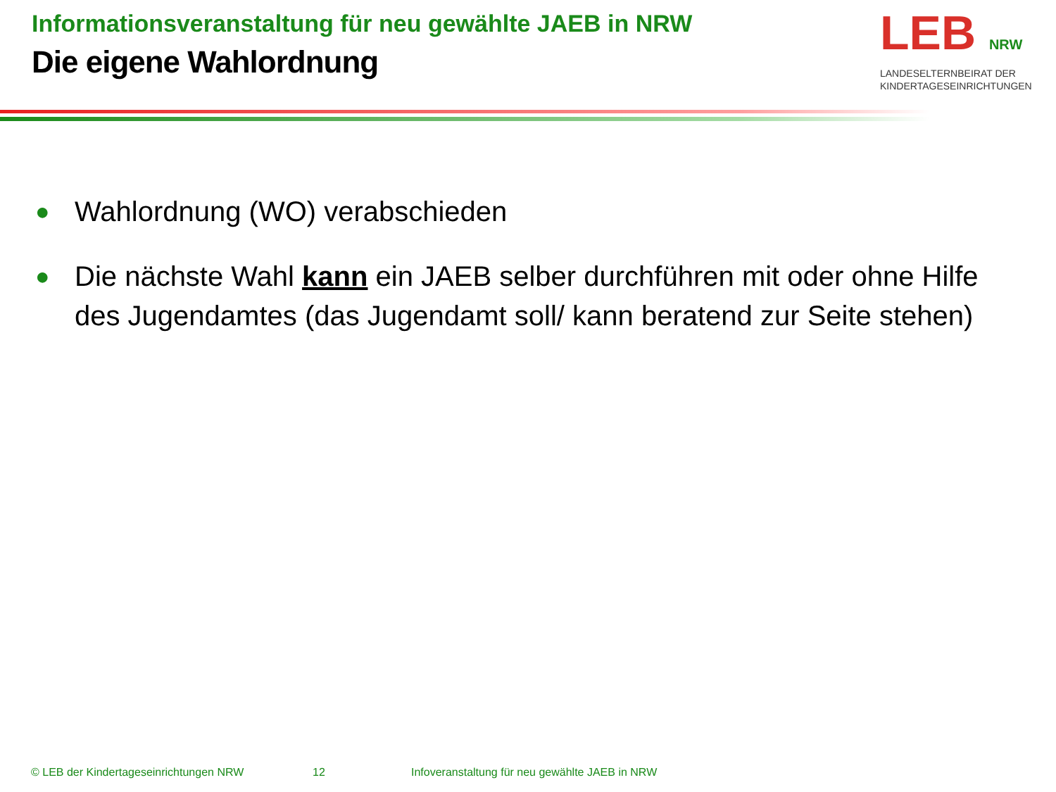Informationsveranstaltung für neu gewählte JAEB in NRW
Die eigene Wahlordnung
LEB NRW
LANDESELTERNBEIRAT DER KINDERTAGESEINRICHTUNGEN
● Wahlordnung (WO) verabschieden
● Die nächste Wahl kann ein JAEB selber durchführen mit oder ohne Hilfe des Jugendamtes (das Jugendamt soll/ kann beratend zur Seite stehen)
© LEB der Kindertageseinrichtungen NRW 12 Infoveranstaltung für neu gewählte JAEB in NRW